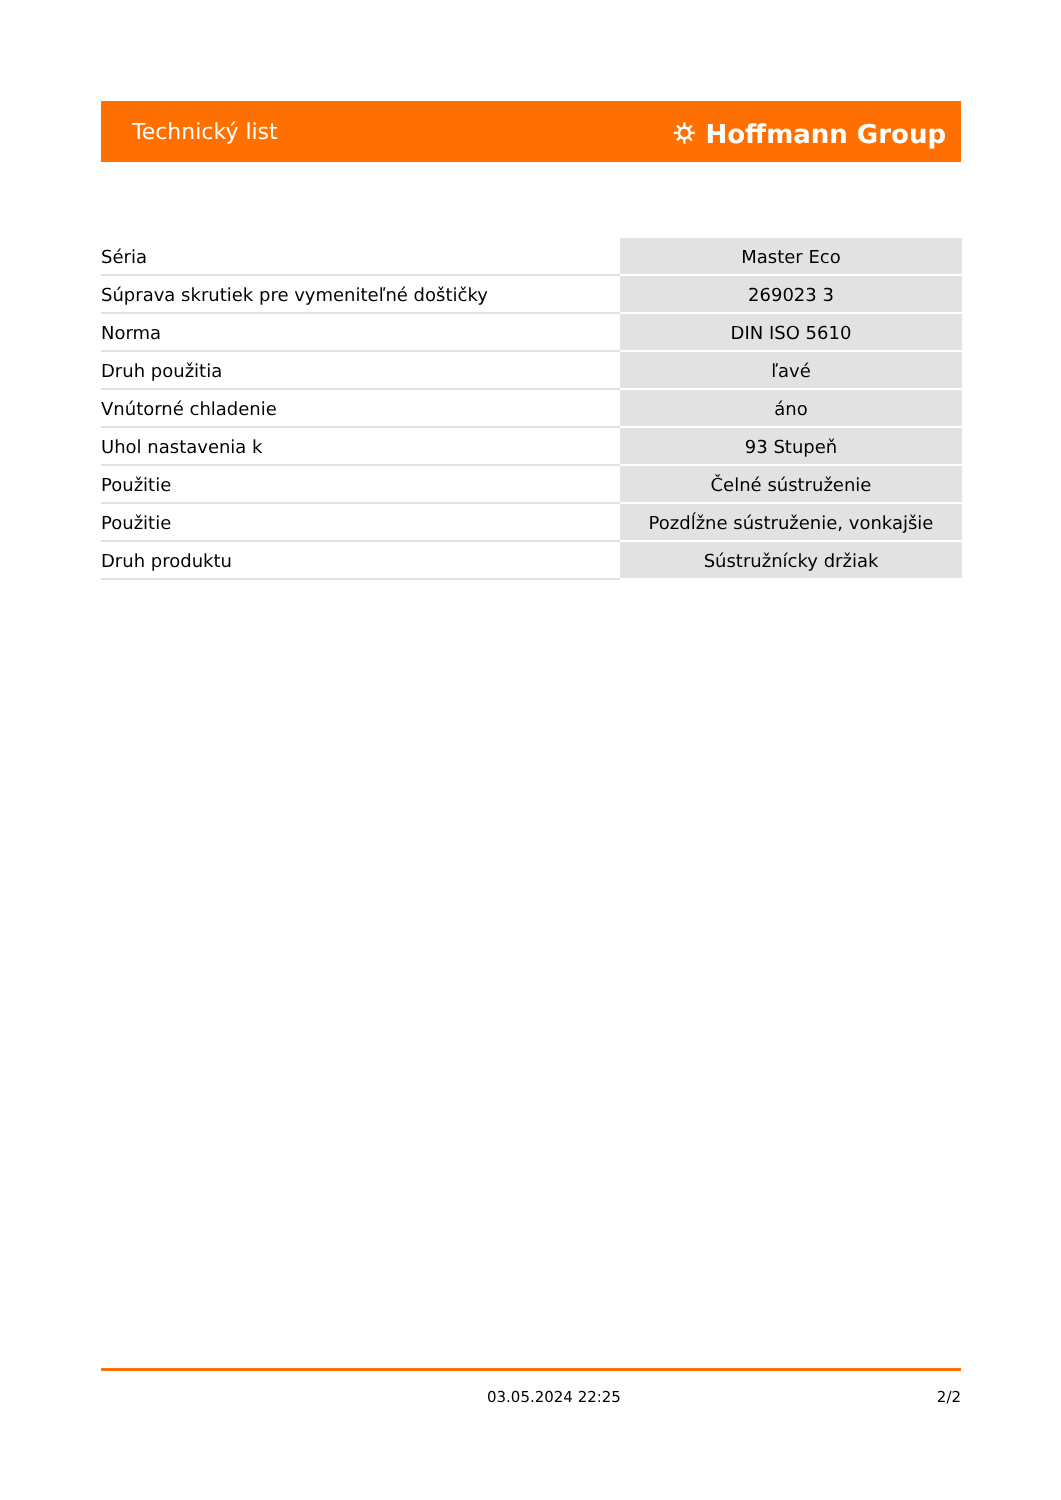Technický list ⛭ Hoffmann Group
| Séria | Master Eco |
| Súprava skrutiek pre vymeniteľné doštičky | 269023 3 |
| Norma | DIN ISO 5610 |
| Druh použitia | ľavé |
| Vnútorné chladenie | áno |
| Uhol nastavenia k | 93 Stupeň |
| Použitie | Čelné sústruženie |
| Použitie | Pozdĺžne sústruženie, vonkajšie |
| Druh produktu | Sústružnícky držiak |
03.05.2024 22:25 2/2